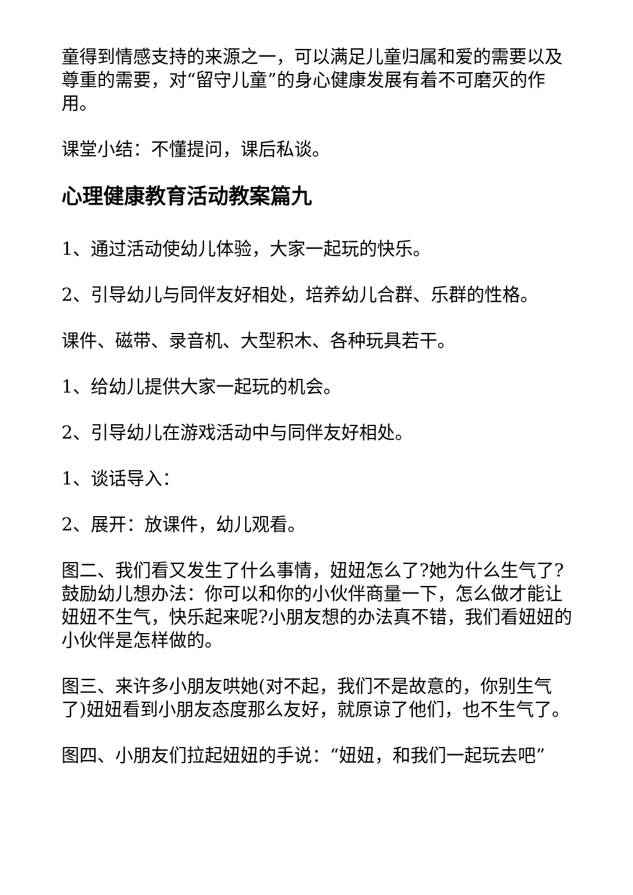童得到情感支持的来源之一，可以满足儿童归属和爱的需要以及尊重的需要，对“留守儿童”的身心健康发展有着不可磨灭的作用。
课堂小结：不懂提问，课后私谈。
心理健康教育活动教案篇九
1、通过活动使幼儿体验，大家一起玩的快乐。
2、引导幼儿与同伴友好相处，培养幼儿合群、乐群的性格。
课件、磁带、录音机、大型积木、各种玩具若干。
1、给幼儿提供大家一起玩的机会。
2、引导幼儿在游戏活动中与同伴友好相处。
1、谈话导入：
2、展开：放课件，幼儿观看。
图二、我们看又发生了什么事情，妞妞怎么了?她为什么生气了?鼓励幼儿想办法：你可以和你的小伙伴商量一下，怎么做才能让妞妞不生气，快乐起来呢?小朋友想的办法真不错，我们看妞妞的小伙伴是怎样做的。
图三、来许多小朋友哄她(对不起，我们不是故意的，你别生气了)妞妞看到小朋友态度那么友好，就原谅了他们，也不生气了。
图四、小朋友们拉起妞妞的手说：“妞妞，和我们一起玩去吧”